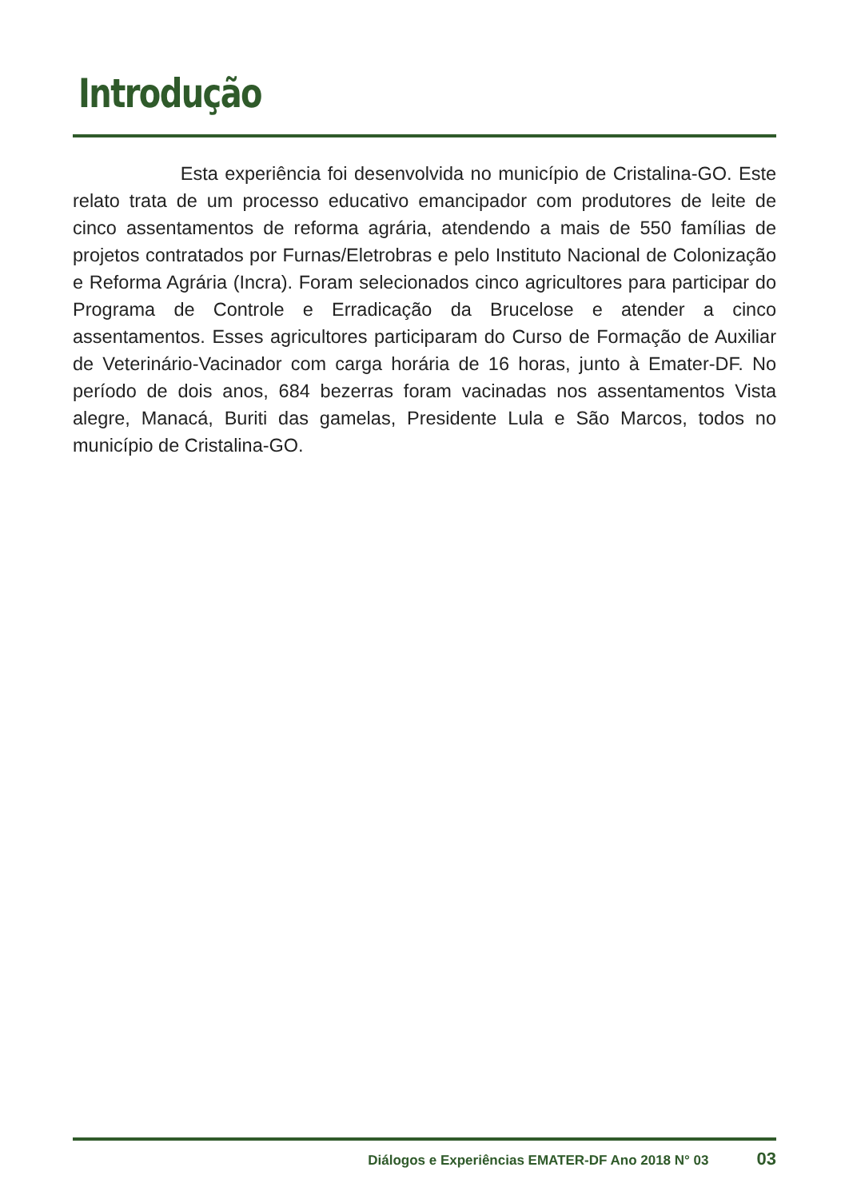Introdução
Esta experiência foi desenvolvida no município de Cristalina-GO. Este relato trata de um processo educativo emancipador com produtores de leite de cinco assentamentos de reforma agrária, atendendo a mais de 550 famílias de projetos contratados por Furnas/Eletrobras e pelo Instituto Nacional de Colonização e Reforma Agrária (Incra). Foram selecionados cinco agricultores para participar do Programa de Controle e Erradicação da Brucelose e atender a cinco assentamentos. Esses agricultores participaram do Curso de Formação de Auxiliar de Veterinário-Vacinador com carga horária de 16 horas, junto à Emater-DF. No período de dois anos, 684 bezerras foram vacinadas nos assentamentos Vista alegre, Manacá, Buriti das gamelas, Presidente Lula e São Marcos, todos no município de Cristalina-GO.
Diálogos e Experiências EMATER-DF Ano 2018 N° 03 03